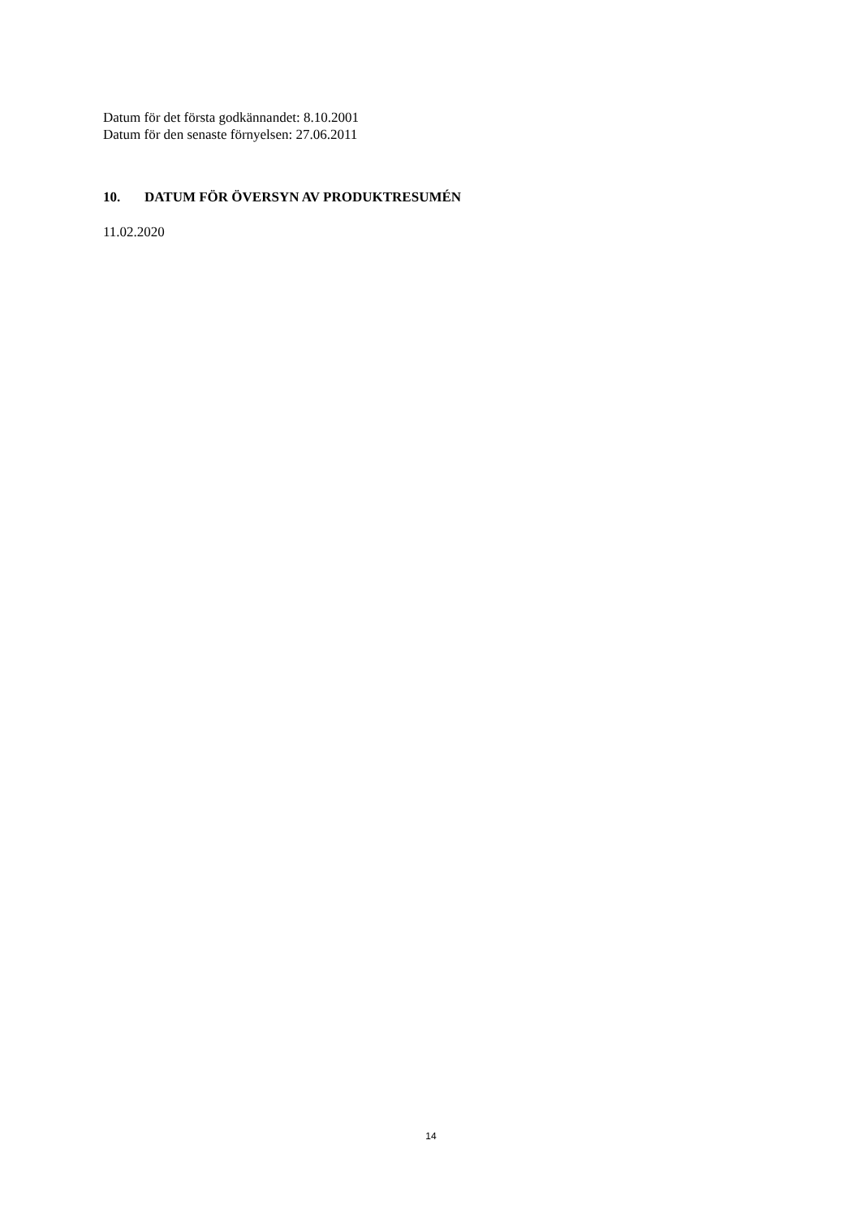Datum för det första godkännandet: 8.10.2001
Datum för den senaste förnyelsen: 27.06.2011
10. DATUM FÖR ÖVERSYN AV PRODUKTRESUMÉN
11.02.2020
14